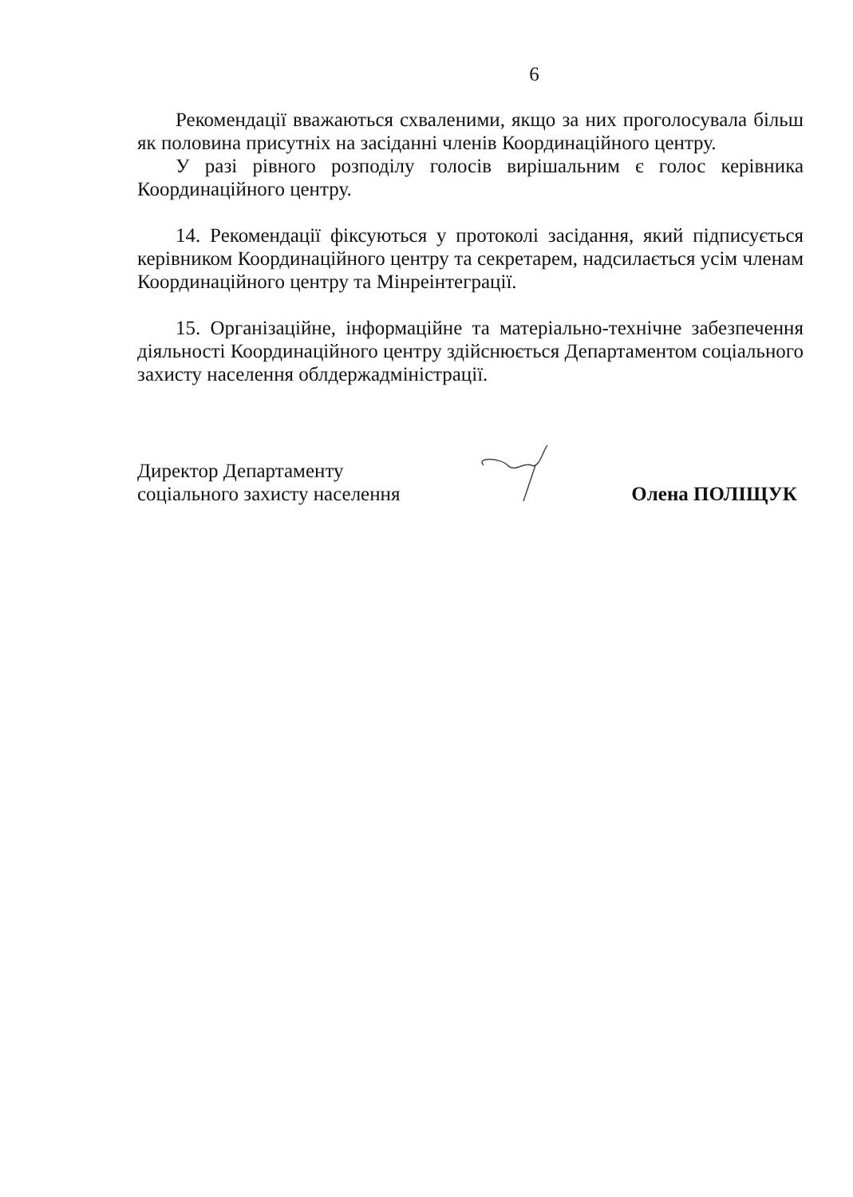6
Рекомендації вважаються схваленими, якщо за них проголосувала більш як половина присутніх на засіданні членів Координаційного центру.
У разі рівного розподілу голосів вирішальним є голос керівника Координаційного центру.
14. Рекомендації фіксуються у протоколі засідання, який підписується керівником Координаційного центру та секретарем, надсилається усім членам Координаційного центру та Мінреінтеграції.
15. Організаційне, інформаційне та матеріально-технічне забезпечення діяльності Координаційного центру здійснюється Департаментом соціального захисту населення облдержадміністрації.
Директор Департаменту
соціального захисту населення
Олена ПОЛІЩУК